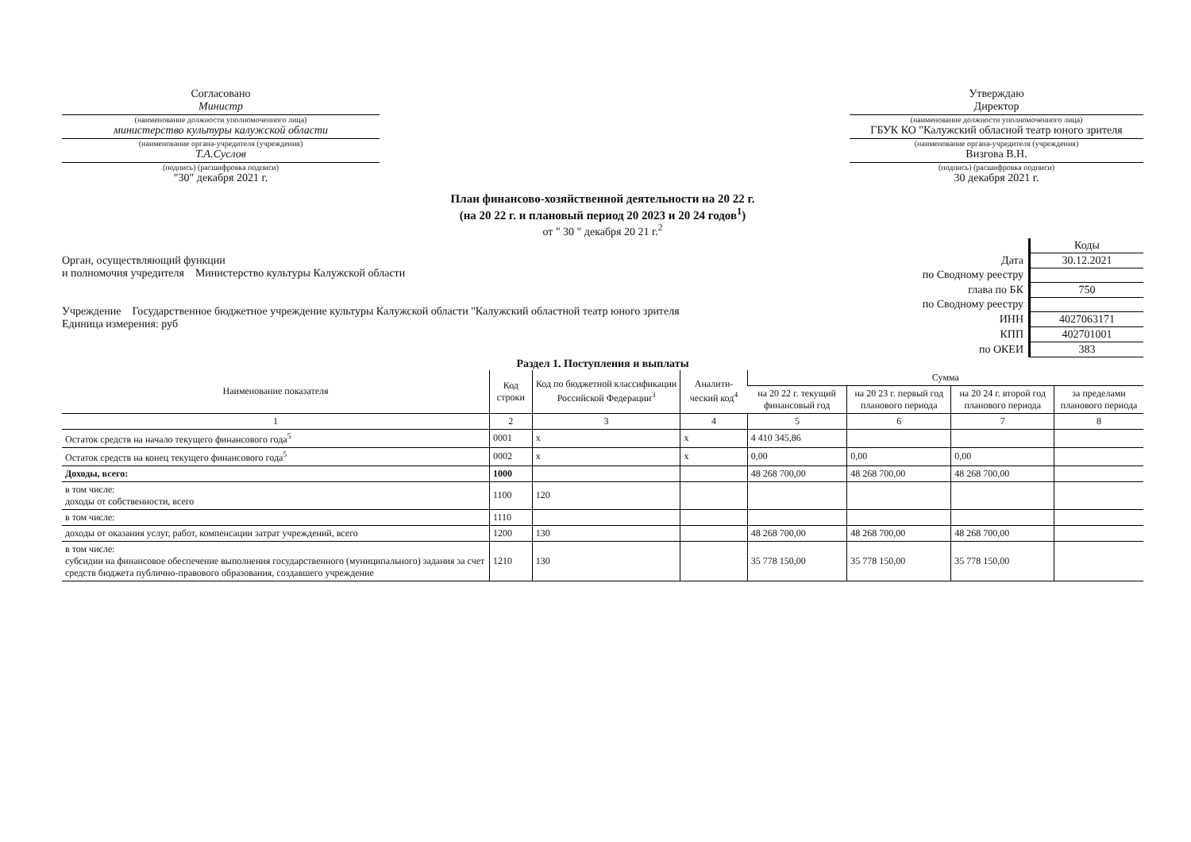Согласовано
Министр
(наименование должности уполномоченного лица)
министерство культуры калужской области
(наименование органа-учредителя (учреждения)
Т.А.Суслов
(подпись) (расшифровка подписи)
"30" декабря 2021 г.
Утверждаю
Директор
(наименование должности уполномоченного лица)
ГБУК КО "Калужский обласной театр юного зрителя
(наименование органа-учредителя (учреждения)
Визгова В.Н.
(подпись) (расшифровка подписи)
30 декабря 2021 г.
План финансово-хозяйственной деятельности на 20 22 г.
(на 20 22 г. и плановый период 20 2023 и 20 24 годов<sup>1</sup>)
от " 30 " декабря 20 21 г.<sup>2</sup>
Орган, осуществляющий функции
и полномочия учредителя Министерство культуры Калужской области
Учреждение Государственное бюджетное учреждение культуры Калужской области "Калужский областной театр юного зрителя
Единица измерения: руб
| | Коды |
| Дата | 30.12.2021 |
| по Сводному реестру | |
| глава по БК | 750 |
| по Сводному реестру | |
| ИНН | 4027063171 |
| КПП | 402701001 |
| по ОКЕИ | 383 |
Раздел 1. Поступления и выплаты
| Наименование показателя | Код строки | Код по бюджетной классификации Российской Федерации<sup>3</sup> | Аналити-ческий код<sup>4</sup> | Сумма | | | |
| --- | --- | --- | --- | --- | --- | --- | --- |
| | | | | на 20 22 г. текущий финансовый год | на 20 23 г. первый год планового периода | на 20 24 г. второй год планового периода | за пределами планового периода |
| 1 | 2 | 3 | 4 | 5 | 6 | 7 | 8 |
| Остаток средств на начало текущего финансового года<sup>5</sup> | 0001 | x | x | 4 410 345,86 | | | |
| Остаток средств на конец текущего финансового года<sup>5</sup> | 0002 | x | x | 0,00 | 0,00 | 0,00 | |
| Доходы, всего: | 1000 | | | 48 268 700,00 | 48 268 700,00 | 48 268 700,00 | |
| в том числе: доходы от собственности, всего | 1100 | 120 | | | | | |
| в том числе: | 1110 | | | | | | |
| доходы от оказания услуг, работ, компенсации затрат учреждений, всего | 1200 | 130 | | 48 268 700,00 | 48 268 700,00 | 48 268 700,00 | |
| в том числе: субсидии на финансовое обеспечение выполнения государственного (муниципального) задания за счет средств бюджета публично-правового образования, создавшего учреждение | 1210 | 130 | | 35 778 150,00 | 35 778 150,00 | 35 778 150,00 | |